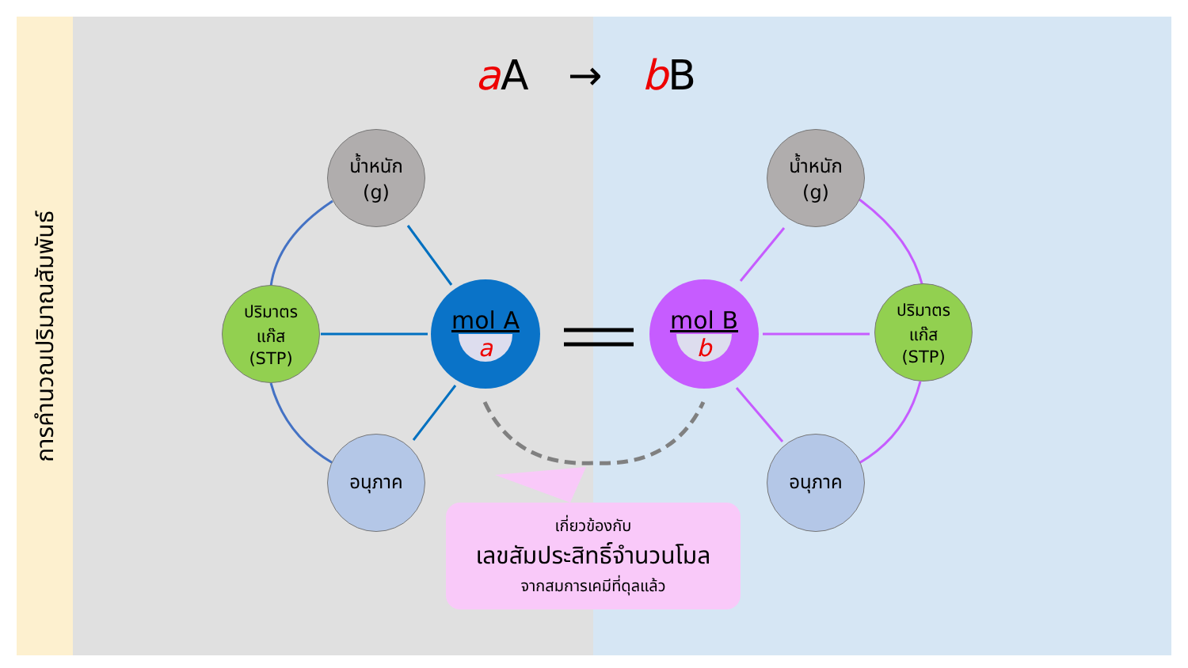การคำนวณปริมาณสัมพันธ์
a A → b B
น้ำหนัก
(g)
ปริมาตร
แก๊ส
(STP)
อนุภาค
mol A
a
mol B
b
น้ำหนัก
(g)
ปริมาตร
แก๊ส
(STP)
อนุภาค
เกี่ยวข้องกับ
เลขสัมประสิทธิ์จำนวนโมล
จากสมการเคมีที่ดุลแล้ว